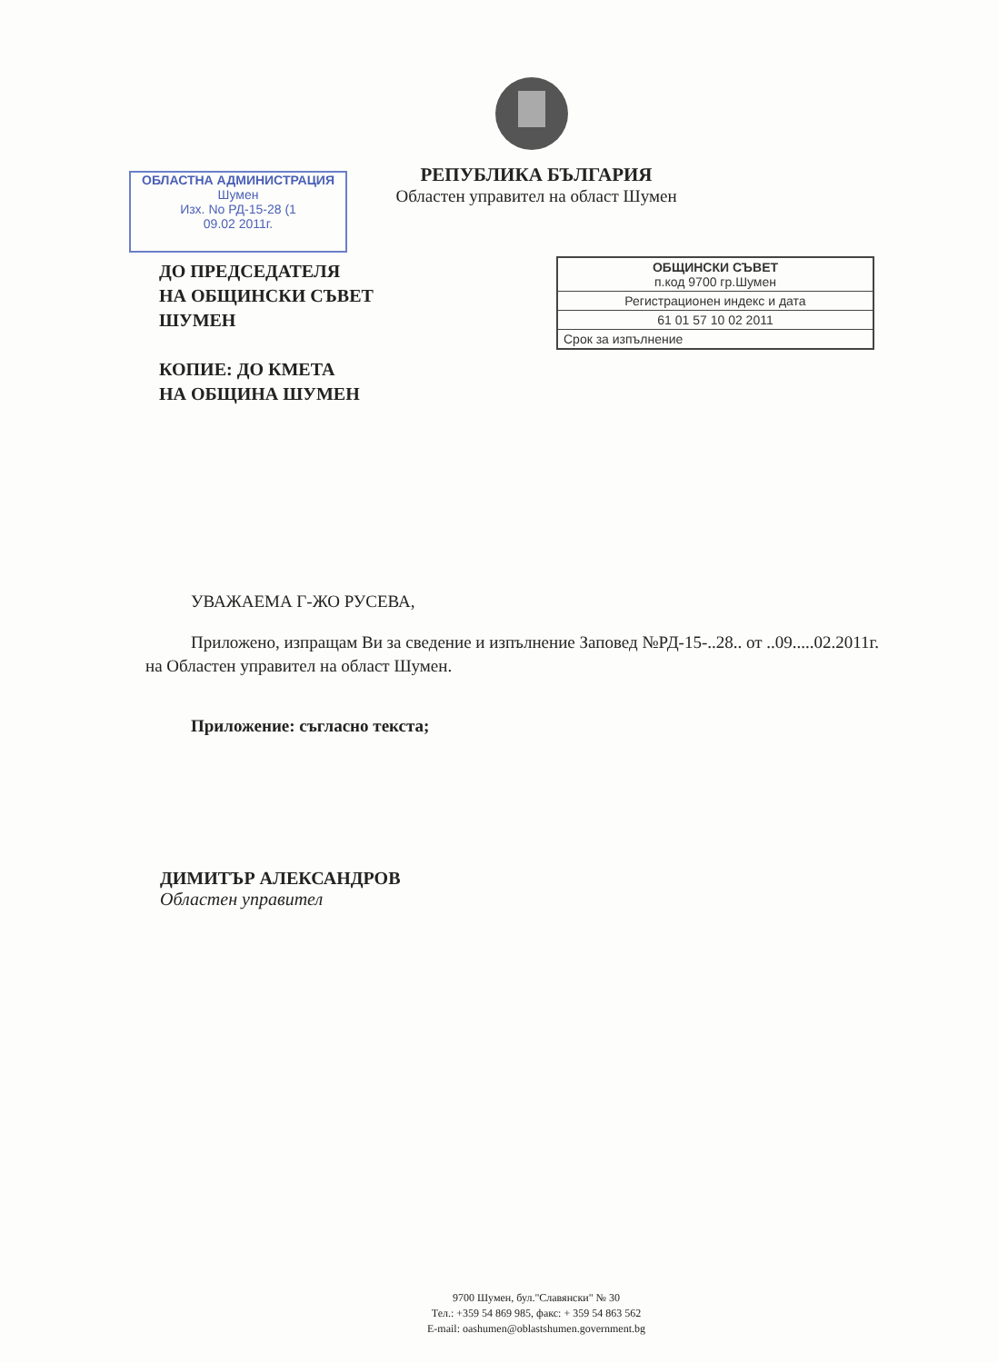РЕПУБЛИКА БЪЛГАРИЯ
Областен управител на област Шумен
ОБЛАСТНА АДМИНИСТРАЦИЯ
Шумен
Изх. No РД-15-28 (1
09.02 2011г.
ДО ПРЕДСЕДАТЕЛЯ
НА ОБЩИНСКИ СЪВЕТ
ШУМЕН
КОПИЕ: ДО КМЕТА
НА ОБЩИНА ШУМЕН
ОБЩИНСКИ СЪВЕТ
п.код 9700 гр.Шумен
Регистрационен индекс и дата
61 01 57 10 02 2011
Срок за изпълнение
УВАЖАЕМА Г-ЖО РУСЕВА,
Приложено, изпращам Ви за сведение и изпълнение Заповед №РД-15-..28.. от ..09.....02.2011г. на Областен управител на област Шумен.
Приложение: съгласно текста;
ДИМИТЪР АЛЕКСАНДРОВ
Областен управител
9700 Шумен, бул."Славянски" № 30
Тел.: +359 54 869 985, факс: + 359 54 863 562
E-mail: oashumen@oblastshumen.government.bg